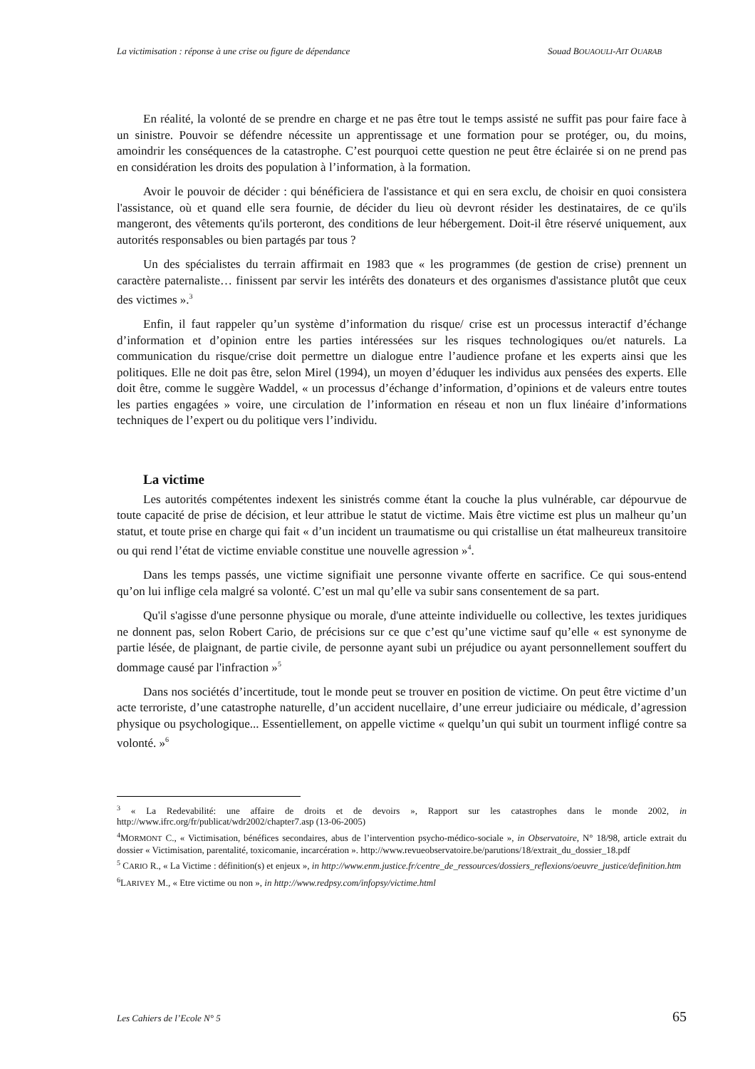La victimisation : réponse à une crise ou figure de dépendance Souad BOUAOULI-AIT OUARAB
En réalité, la volonté de se prendre en charge et ne pas être tout le temps assisté ne suffit pas pour faire face à un sinistre. Pouvoir se défendre nécessite un apprentissage et une formation pour se protéger, ou, du moins, amoindrir les conséquences de la catastrophe. C’est pourquoi cette question ne peut être éclairée si on ne prend pas en considération les droits des population à l’information, à la formation.
Avoir le pouvoir de décider : qui bénéficiera de l'assistance et qui en sera exclu, de choisir en quoi consistera l'assistance, où et quand elle sera fournie, de décider du lieu où devront résider les destinataires, de ce qu'ils mangeront, des vêtements qu'ils porteront, des conditions de leur hébergement. Doit-il être réservé uniquement, aux autorités responsables ou bien partagés par tous ?
Un des spécialistes du terrain affirmait en 1983 que « les programmes (de gestion de crise) prennent un caractère paternaliste… finissent par servir les intérêts des donateurs et des organismes d'assistance plutôt que ceux des victimes ».<sup>3</sup>
Enfin, il faut rappeler qu’un système d’information du risque/ crise est un processus interactif d’échange d’information et d’opinion entre les parties intéressées sur les risques technologiques ou/et naturels. La communication du risque/crise doit permettre un dialogue entre l’audience profane et les experts ainsi que les politiques. Elle ne doit pas être, selon Mirel (1994), un moyen d’éduquer les individus aux pensées des experts. Elle doit être, comme le suggère Waddel, « un processus d’échange d’information, d’opinions et de valeurs entre toutes les parties engagées » voire, une circulation de l’information en réseau et non un flux linéaire d’informations techniques de l’expert ou du politique vers l’individu.
La victime
Les autorités compétentes indexent les sinistrés comme étant la couche la plus vulnérable, car dépourvue de toute capacité de prise de décision, et leur attribue le statut de victime. Mais être victime est plus un malheur qu’un statut, et toute prise en charge qui fait « d’un incident un traumatisme ou qui cristallise un état malheureux transitoire ou qui rend l’état de victime enviable constitue une nouvelle agression »<sup>4</sup>.
Dans les temps passés, une victime signifiait une personne vivante offerte en sacrifice. Ce qui sous-entend qu’on lui inflige cela malgré sa volonté. C’est un mal qu’elle va subir sans consentement de sa part.
Qu'il s'agisse d'une personne physique ou morale, d'une atteinte individuelle ou collective, les textes juridiques ne donnent pas, selon Robert Cario, de précisions sur ce que c’est qu’une victime sauf qu’elle « est synonyme de partie lésée, de plaignant, de partie civile, de personne ayant subi un préjudice ou ayant personnellement souffert du dommage causé par l'infraction »<sup>5</sup>
Dans nos sociétés d’incertitude, tout le monde peut se trouver en position de victime. On peut être victime d’un acte terroriste, d’une catastrophe naturelle, d’un accident nucellaire, d’une erreur judiciaire ou médicale, d’agression physique ou psychologique... Essentiellement, on appelle victime « quelqu’un qui subit un tourment infligé contre sa volonté. »<sup>6</sup>
<sup>3</sup> « La Redevabilité: une affaire de droits et de devoirs », Rapport sur les catastrophes dans le monde 2002, in http://www.ifrc.org/fr/publicat/wdr2002/chapter7.asp (13-06-2005)
<sup>4</sup> MORMONT C., « Victimisation, bénéfices secondaires, abus de l’intervention psycho-médico-sociale », in Observatoire, N° 18/98, article extrait du dossier « Victimisation, parentalité, toxicomanie, incarcération ». http://www.revueobservatoire.be/parutions/18/extrait_du_dossier_18.pdf
<sup>5</sup> CARIO R., « La Victime : définition(s) et enjeux », in http://www.enm.justice.fr/centre_de_ressources/dossiers_reflexions/oeuvre_justice/definition.htm
<sup>6</sup> LARIVEY M., « Etre victime ou non », in http://www.redpsy.com/infopsy/victime.html
Les Cahiers de l’Ecole N° 5 65